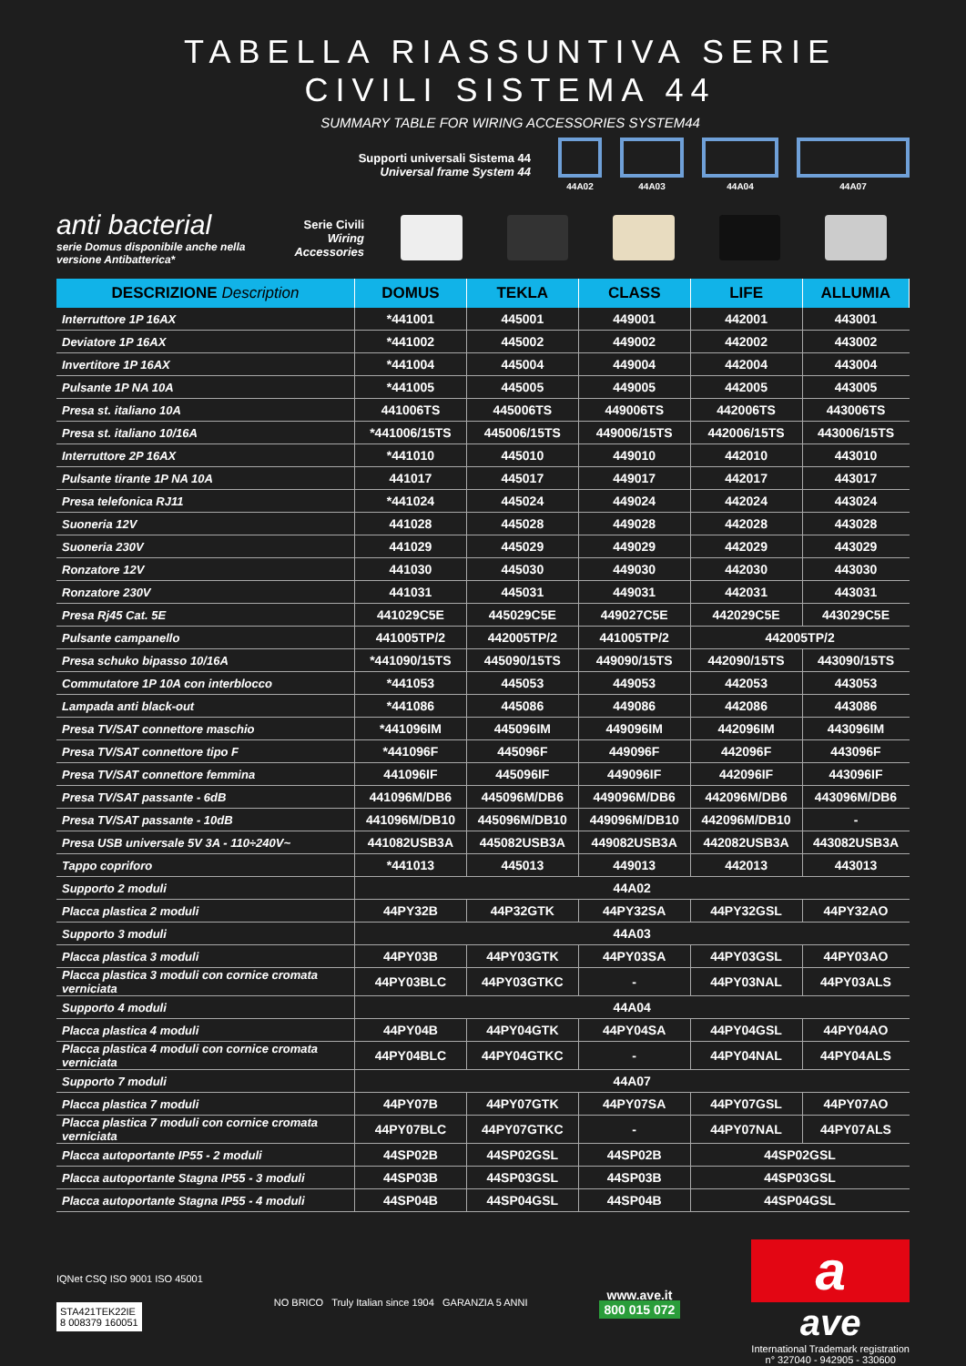TABELLA RIASSUNTIVA SERIE CIVILI SISTEMA 44
SUMMARY TABLE FOR WIRING ACCESSORIES SYSTEM44
Supporti universali Sistema 44
Universal frame System 44
44A02 44A03 44A04 44A07
anti bacterial
serie Domus disponibile anche nella versione Antibatterica*
Serie Civili
Wiring Accessories
| DESCRIZIONE Description | DOMUS | TEKLA | CLASS | LIFE | ALLUMIA |
| --- | --- | --- | --- | --- | --- |
| Interruttore 1P 16AX | *441001 | 445001 | 449001 | 442001 | 443001 |
| Deviatore 1P 16AX | *441002 | 445002 | 449002 | 442002 | 443002 |
| Invertitore 1P 16AX | *441004 | 445004 | 449004 | 442004 | 443004 |
| Pulsante 1P NA 10A | *441005 | 445005 | 449005 | 442005 | 443005 |
| Presa st. italiano 10A | 441006TS | 445006TS | 449006TS | 442006TS | 443006TS |
| Presa st. italiano 10/16A | *441006/15TS | 445006/15TS | 449006/15TS | 442006/15TS | 443006/15TS |
| Interruttore 2P 16AX | *441010 | 445010 | 449010 | 442010 | 443010 |
| Pulsante tirante 1P NA 10A | 441017 | 445017 | 449017 | 442017 | 443017 |
| Presa telefonica RJ11 | *441024 | 445024 | 449024 | 442024 | 443024 |
| Suoneria 12V | 441028 | 445028 | 449028 | 442028 | 443028 |
| Suoneria 230V | 441029 | 445029 | 449029 | 442029 | 443029 |
| Ronzatore 12V | 441030 | 445030 | 449030 | 442030 | 443030 |
| Ronzatore 230V | 441031 | 445031 | 449031 | 442031 | 443031 |
| Presa Rj45 Cat. 5E | 441029C5E | 445029C5E | 449027C5E | 442029C5E | 443029C5E |
| Pulsante campanello | 441005TP/2 | 442005TP/2 | 441005TP/2 | 442005TP/2 | |
| Presa schuko bipasso 10/16A | *441090/15TS | 445090/15TS | 449090/15TS | 442090/15TS | 443090/15TS |
| Commutatore 1P 10A con interblocco | *441053 | 445053 | 449053 | 442053 | 443053 |
| Lampada anti black-out | *441086 | 445086 | 449086 | 442086 | 443086 |
| Presa TV/SAT connettore maschio | *441096IM | 445096IM | 449096IM | 442096IM | 443096IM |
| Presa TV/SAT connettore tipo F | *441096F | 445096F | 449096F | 442096F | 443096F |
| Presa TV/SAT connettore femmina | 441096IF | 445096IF | 449096IF | 442096IF | 443096IF |
| Presa TV/SAT passante - 6dB | 441096M/DB6 | 445096M/DB6 | 449096M/DB6 | 442096M/DB6 | 443096M/DB6 |
| Presa TV/SAT passante - 10dB | 441096M/DB10 | 445096M/DB10 | 449096M/DB10 | 442096M/DB10 | - |
| Presa USB universale 5V 3A - 110÷240V~ | 441082USB3A | 445082USB3A | 449082USB3A | 442082USB3A | 443082USB3A |
| Tappo copriforo | *441013 | 445013 | 449013 | 442013 | 443013 |
| Supporto 2 moduli | 44A02 | | | | |
| Placca plastica 2 moduli | 44PY32B | 44P32GTK | 44PY32SA | 44PY32GSL | 44PY32AO |
| Supporto 3 moduli | 44A03 | | | | |
| Placca plastica 3 moduli | 44PY03B | 44PY03GTK | 44PY03SA | 44PY03GSL | 44PY03AO |
| Placca plastica 3 moduli con cornice cromata verniciata | 44PY03BLC | 44PY03GTKC | - | 44PY03NAL | 44PY03ALS |
| Supporto 4 moduli | 44A04 | | | | |
| Placca plastica 4 moduli | 44PY04B | 44PY04GTK | 44PY04SA | 44PY04GSL | 44PY04AO |
| Placca plastica 4 moduli con cornice cromata verniciata | 44PY04BLC | 44PY04GTKC | - | 44PY04NAL | 44PY04ALS |
| Supporto 7 moduli | 44A07 | | | | |
| Placca plastica 7 moduli | 44PY07B | 44PY07GTK | 44PY07SA | 44PY07GSL | 44PY07AO |
| Placca plastica 7 moduli con cornice cromata verniciata | 44PY07BLC | 44PY07GTKC | - | 44PY07NAL | 44PY07ALS |
| Placca autoportante IP55 - 2 moduli | 44SP02B | 44SP02GSL | 44SP02B | 44SP02GSL | |
| Placca autoportante Stagna IP55 - 3 moduli | 44SP03B | 44SP03GSL | 44SP03B | 44SP03GSL | |
| Placca autoportante Stagna IP55 - 4 moduli | 44SP04B | 44SP04GSL | 44SP04B | 44SP04GSL | |
IQNet CSQ ISO 9001 ISO 45001
STA421TEK22IE
8 008379 160051
NO BRICO Truly Italian since 1904 GARANZIA 5 ANNI
www.ave.it
800 015 072
a
ave
International Trademark registration
n° 327040 - 942905 - 330600